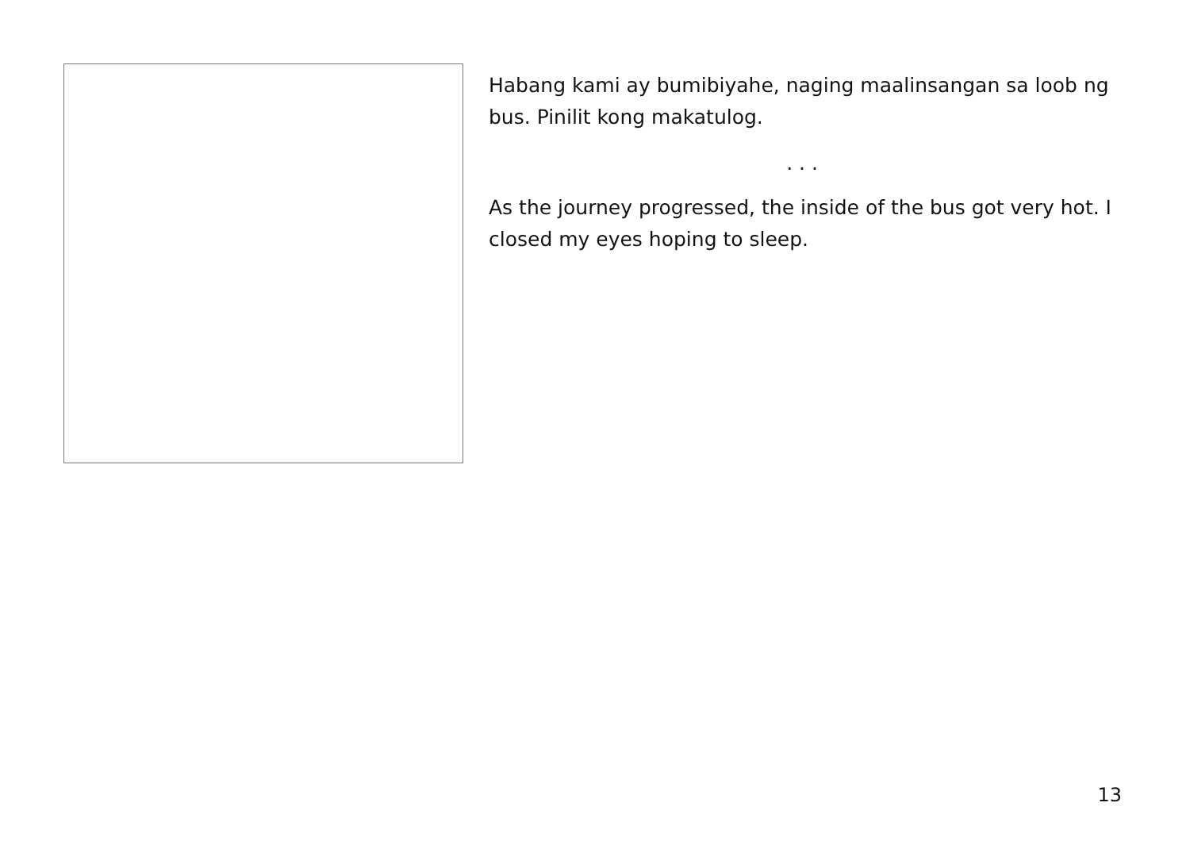Habang kami ay bumibiyahe, naging maalinsangan sa loob ng bus. Pinilit kong makatulog.
. . .
As the journey progressed, the inside of the bus got very hot. I closed my eyes hoping to sleep.
13